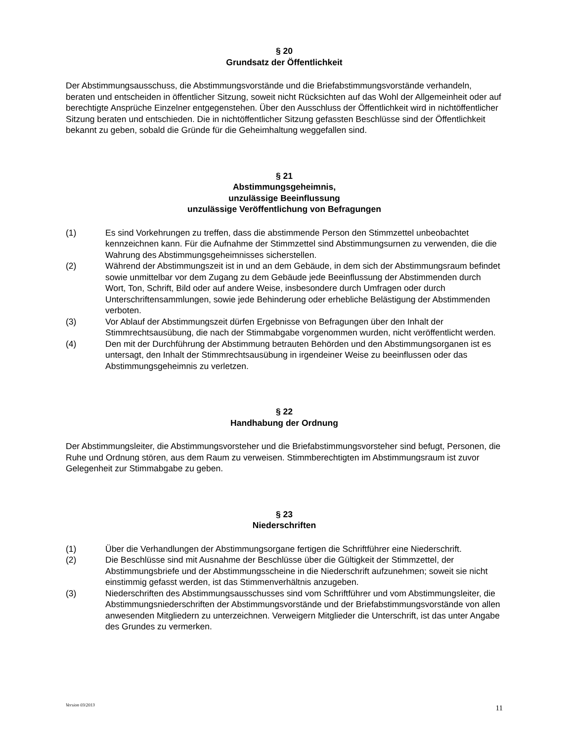§ 20
Grundsatz der Öffentlichkeit
Der Abstimmungsausschuss, die Abstimmungsvorstände und die Briefabstimmungsvorstände verhandeln, beraten und entscheiden in öffentlicher Sitzung, soweit nicht Rücksichten auf das Wohl der Allgemeinheit oder auf berechtigte Ansprüche Einzelner entgegenstehen. Über den Ausschluss der Öffentlichkeit wird in nichtöffentlicher Sitzung beraten und entschieden. Die in nichtöffentlicher Sitzung gefassten Beschlüsse sind der Öffentlichkeit bekannt zu geben, sobald die Gründe für die Geheimhaltung weggefallen sind.
§ 21
Abstimmungsgeheimnis,
unzulässige Beeinflussung
unzulässige Veröffentlichung von Befragungen
(1) Es sind Vorkehrungen zu treffen, dass die abstimmende Person den Stimmzettel unbeobachtet kennzeichnen kann. Für die Aufnahme der Stimmzettel sind Abstimmungsurnen zu verwenden, die die Wahrung des Abstimmungsgeheimnisses sicherstellen.
(2) Während der Abstimmungszeit ist in und an dem Gebäude, in dem sich der Abstimmungsraum befindet sowie unmittelbar vor dem Zugang zu dem Gebäude jede Beeinflussung der Abstimmenden durch Wort, Ton, Schrift, Bild oder auf andere Weise, insbesondere durch Umfragen oder durch Unterschriftensammlungen, sowie jede Behinderung oder erhebliche Belästigung der Abstimmenden verboten.
(3) Vor Ablauf der Abstimmungszeit dürfen Ergebnisse von Befragungen über den Inhalt der Stimmrechtsausübung, die nach der Stimmabgabe vorgenommen wurden, nicht veröffentlicht werden.
(4) Den mit der Durchführung der Abstimmung betrauten Behörden und den Abstimmungsorganen ist es untersagt, den Inhalt der Stimmrechtsausübung in irgendeiner Weise zu beeinflussen oder das Abstimmungsgeheimnis zu verletzen.
§ 22
Handhabung der Ordnung
Der Abstimmungsleiter, die Abstimmungsvorsteher und die Briefabstimmungsvorsteher sind befugt, Personen, die Ruhe und Ordnung stören, aus dem Raum zu verweisen. Stimmberechtigten im Abstimmungsraum ist zuvor Gelegenheit zur Stimmabgabe zu geben.
§ 23
Niederschriften
(1) Über die Verhandlungen der Abstimmungsorgane fertigen die Schriftführer eine Niederschrift.
(2) Die Beschlüsse sind mit Ausnahme der Beschlüsse über die Gültigkeit der Stimmzettel, der Abstimmungsbriefe und der Abstimmungsscheine in die Niederschrift aufzunehmen; soweit sie nicht einstimmig gefasst werden, ist das Stimmenverhältnis anzugeben.
(3) Niederschriften des Abstimmungsausschusses sind vom Schriftführer und vom Abstimmungsleiter, die Abstimmungsniederschriften der Abstimmungsvorstände und der Briefabstimmungsvorstände von allen anwesenden Mitgliedern zu unterzeichnen. Verweigern Mitglieder die Unterschrift, ist das unter Angabe des Grundes zu vermerken.
Version 03/2013 11